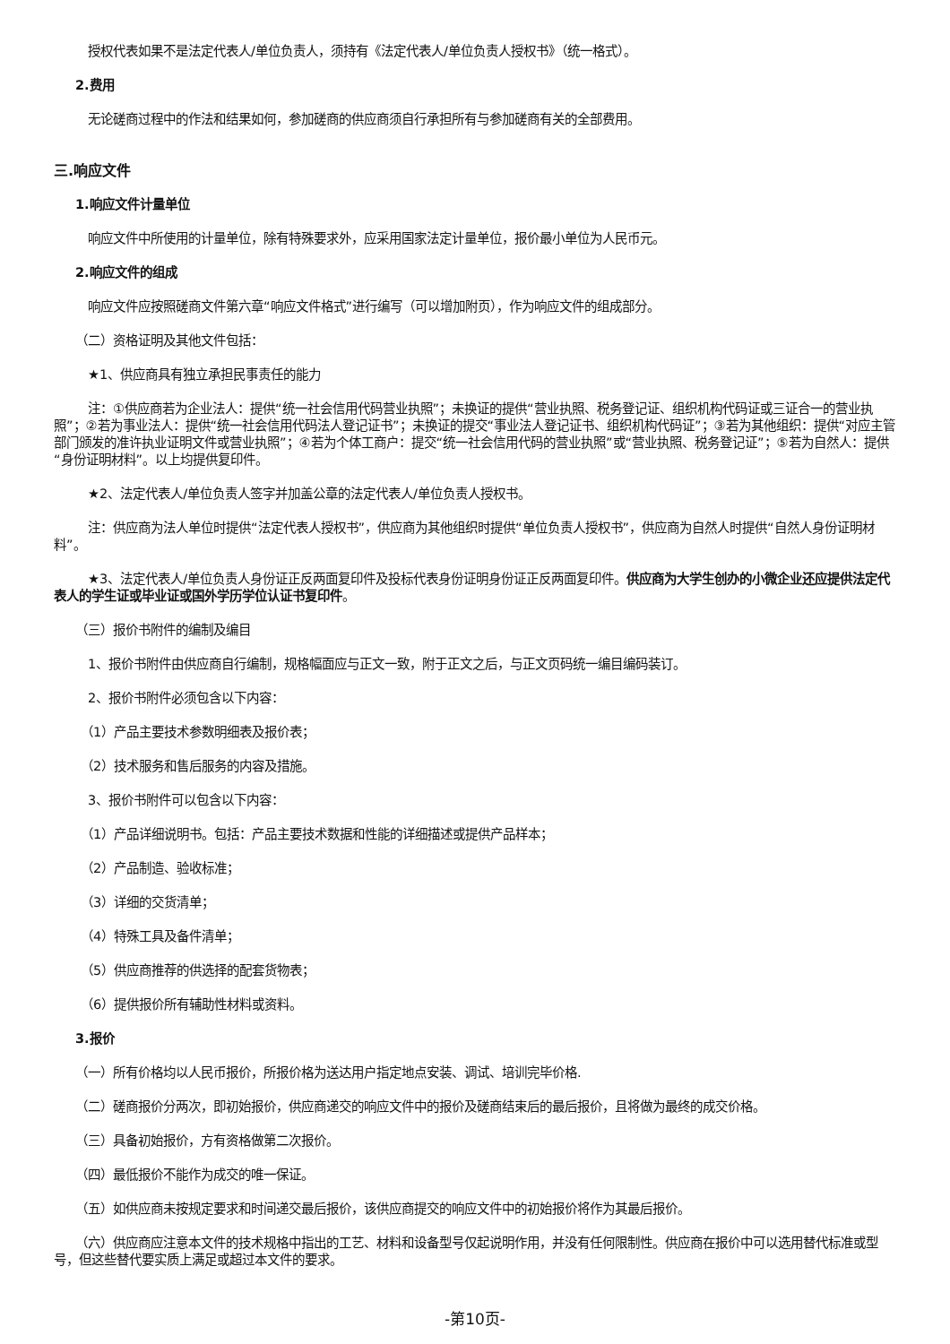授权代表如果不是法定代表人/单位负责人，须持有《法定代表人/单位负责人授权书》（统一格式）。
2.费用
无论磋商过程中的作法和结果如何，参加磋商的供应商须自行承担所有与参加磋商有关的全部费用。
三.响应文件
1.响应文件计量单位
响应文件中所使用的计量单位，除有特殊要求外，应采用国家法定计量单位，报价最小单位为人民币元。
2.响应文件的组成
响应文件应按照磋商文件第六章“响应文件格式”进行编写（可以增加附页），作为响应文件的组成部分。
（二）资格证明及其他文件包括：
★1、供应商具有独立承担民事责任的能力
注：①供应商若为企业法人：提供“统一社会信用代码营业执照”；未换证的提供“营业执照、税务登记证、组织机构代码证或三证合一的营业执照”；②若为事业法人：提供“统一社会信用代码法人登记证书”；未换证的提交“事业法人登记证书、组织机构代码证”；③若为其他组织：提供“对应主管部门颁发的准许执业证明文件或营业执照”；④若为个体工商户：提交“统一社会信用代码的营业执照”或“营业执照、税务登记证”；⑤若为自然人：提供“身份证明材料”。以上均提供复印件。
★2、法定代表人/单位负责人签字并加盖公章的法定代表人/单位负责人授权书。
注：供应商为法人单位时提供“法定代表人授权书”，供应商为其他组织时提供“单位负责人授权书”，供应商为自然人时提供“自然人身份证明材料”。
★3、法定代表人/单位负责人身份证正反两面复印件及投标代表身份证明身份证正反两面复印件。供应商为大学生创办的小微企业还应提供法定代表人的学生证或毕业证或国外学历学位认证书复印件。
（三）报价书附件的编制及编目
1、报价书附件由供应商自行编制，规格幅面应与正文一致，附于正文之后，与正文页码统一编目编码装订。
2、报价书附件必须包含以下内容：
（1）产品主要技术参数明细表及报价表；
（2）技术服务和售后服务的内容及措施。
3、报价书附件可以包含以下内容：
（1）产品详细说明书。包括：产品主要技术数据和性能的详细描述或提供产品样本；
（2）产品制造、验收标准；
（3）详细的交货清单；
（4）特殊工具及备件清单；
（5）供应商推荐的供选择的配套货物表；
（6）提供报价所有辅助性材料或资料。
3.报价
（一）所有价格均以人民币报价，所报价格为送达用户指定地点安装、调试、培训完毕价格.
（二）磋商报价分两次，即初始报价，供应商递交的响应文件中的报价及磋商结束后的最后报价，且将做为最终的成交价格。
（三）具备初始报价，方有资格做第二次报价。
（四）最低报价不能作为成交的唯一保证。
（五）如供应商未按规定要求和时间递交最后报价，该供应商提交的响应文件中的初始报价将作为其最后报价。
（六）供应商应注意本文件的技术规格中指出的工艺、材料和设备型号仅起说明作用，并没有任何限制性。供应商在报价中可以选用替代标准或型号，但这些替代要实质上满足或超过本文件的要求。
-第10页-